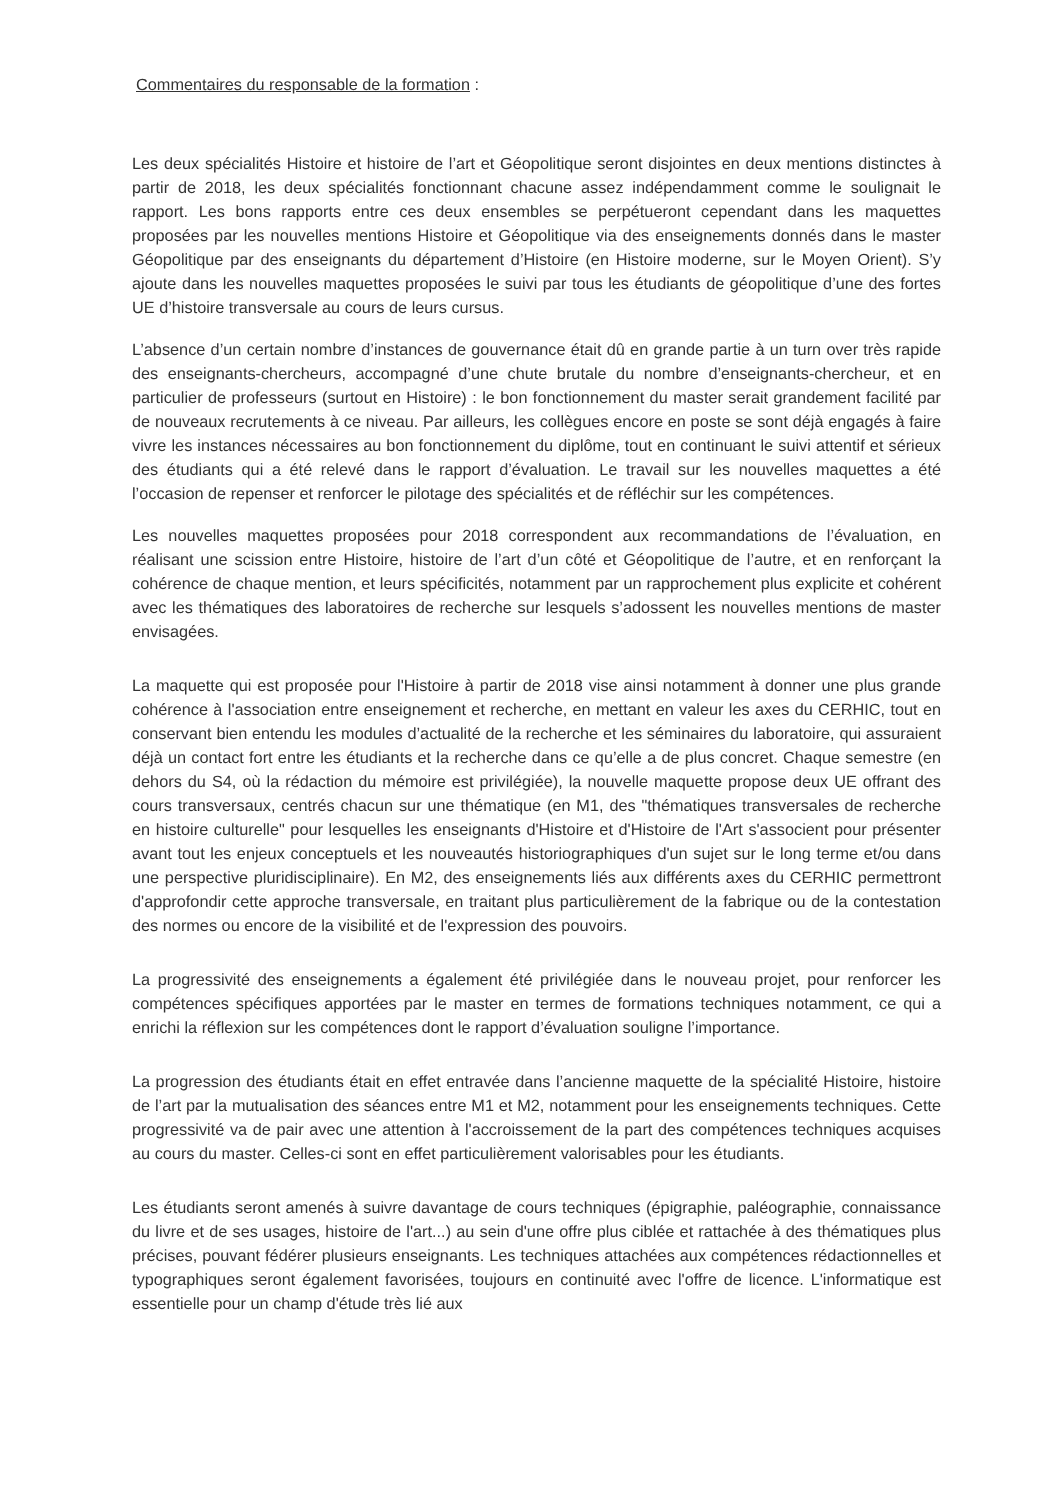Commentaires du responsable de la formation :
Les deux spécialités Histoire et histoire de l’art et Géopolitique seront disjointes en deux mentions distinctes à partir de 2018, les deux spécialités fonctionnant chacune assez indépendamment comme le soulignait le rapport. Les bons rapports entre ces deux ensembles se perpétueront cependant dans les maquettes proposées par les nouvelles mentions Histoire et Géopolitique via des enseignements donnés dans le master Géopolitique par des enseignants du département d’Histoire (en Histoire moderne, sur le Moyen Orient). S’y ajoute dans les nouvelles maquettes proposées le suivi par tous les étudiants de géopolitique d’une des fortes UE d’histoire transversale au cours de leurs cursus.
L’absence d’un certain nombre d’instances de gouvernance était dû en grande partie à un turn over très rapide des enseignants-chercheurs, accompagné d’une chute brutale du nombre d’enseignants-chercheur, et en particulier de professeurs (surtout en Histoire) : le bon fonctionnement du master serait grandement facilité par de nouveaux recrutements à ce niveau. Par ailleurs, les collègues encore en poste se sont déjà engagés à faire vivre les instances nécessaires au bon fonctionnement du diplôme, tout en continuant le suivi attentif et sérieux des étudiants qui a été relevé dans le rapport d’évaluation. Le travail sur les nouvelles maquettes a été l’occasion de repenser et renforcer le pilotage des spécialités et de réfléchir sur les compétences.
Les nouvelles maquettes proposées pour 2018 correspondent aux recommandations de l’évaluation, en réalisant une scission entre Histoire, histoire de l’art d’un côté et Géopolitique de l’autre, et en renforçant la cohérence de chaque mention, et leurs spécificités, notamment par un rapprochement plus explicite et cohérent avec les thématiques des laboratoires de recherche sur lesquels s’adossent les nouvelles mentions de master envisagées.
La maquette qui est proposée pour l'Histoire à partir de 2018 vise ainsi notamment à donner une plus grande cohérence à l'association entre enseignement et recherche, en mettant en valeur les axes du CERHIC, tout en conservant bien entendu les modules d’actualité de la recherche et les séminaires du laboratoire, qui assuraient déjà un contact fort entre les étudiants et la recherche dans ce qu’elle a de plus concret. Chaque semestre (en dehors du S4, où la rédaction du mémoire est privilégiée), la nouvelle maquette propose deux UE offrant des cours transversaux, centrés chacun sur une thématique (en M1, des "thématiques transversales de recherche en histoire culturelle" pour lesquelles les enseignants d'Histoire et d'Histoire de l'Art s'associent pour présenter avant tout les enjeux conceptuels et les nouveautés historiographiques d'un sujet sur le long terme et/ou dans une perspective pluridisciplinaire). En M2, des enseignements liés aux différents axes du CERHIC permettront d'approfondir cette approche transversale, en traitant plus particulièrement de la fabrique ou de la contestation des normes ou encore de la visibilité et de l'expression des pouvoirs.
La progressivité des enseignements a également été privilégiée dans le nouveau projet, pour renforcer les compétences spécifiques apportées par le master en termes de formations techniques notamment, ce qui a enrichi la réflexion sur les compétences dont le rapport d’évaluation souligne l’importance.
La progression des étudiants était en effet entravée dans l’ancienne maquette de la spécialité Histoire, histoire de l’art par la mutualisation des séances entre M1 et M2, notamment pour les enseignements techniques. Cette progressivité va de pair avec une attention à l'accroissement de la part des compétences techniques acquises au cours du master. Celles-ci sont en effet particulièrement valorisables pour les étudiants.
Les étudiants seront amenés à suivre davantage de cours techniques (épigraphie, paléographie, connaissance du livre et de ses usages, histoire de l'art...) au sein d'une offre plus ciblée et rattachée à des thématiques plus précises, pouvant fédérer plusieurs enseignants. Les techniques attachées aux compétences rédactionnelles et typographiques seront également favorisées, toujours en continuité avec l'offre de licence. L'informatique est essentielle pour un champ d'étude très lié aux